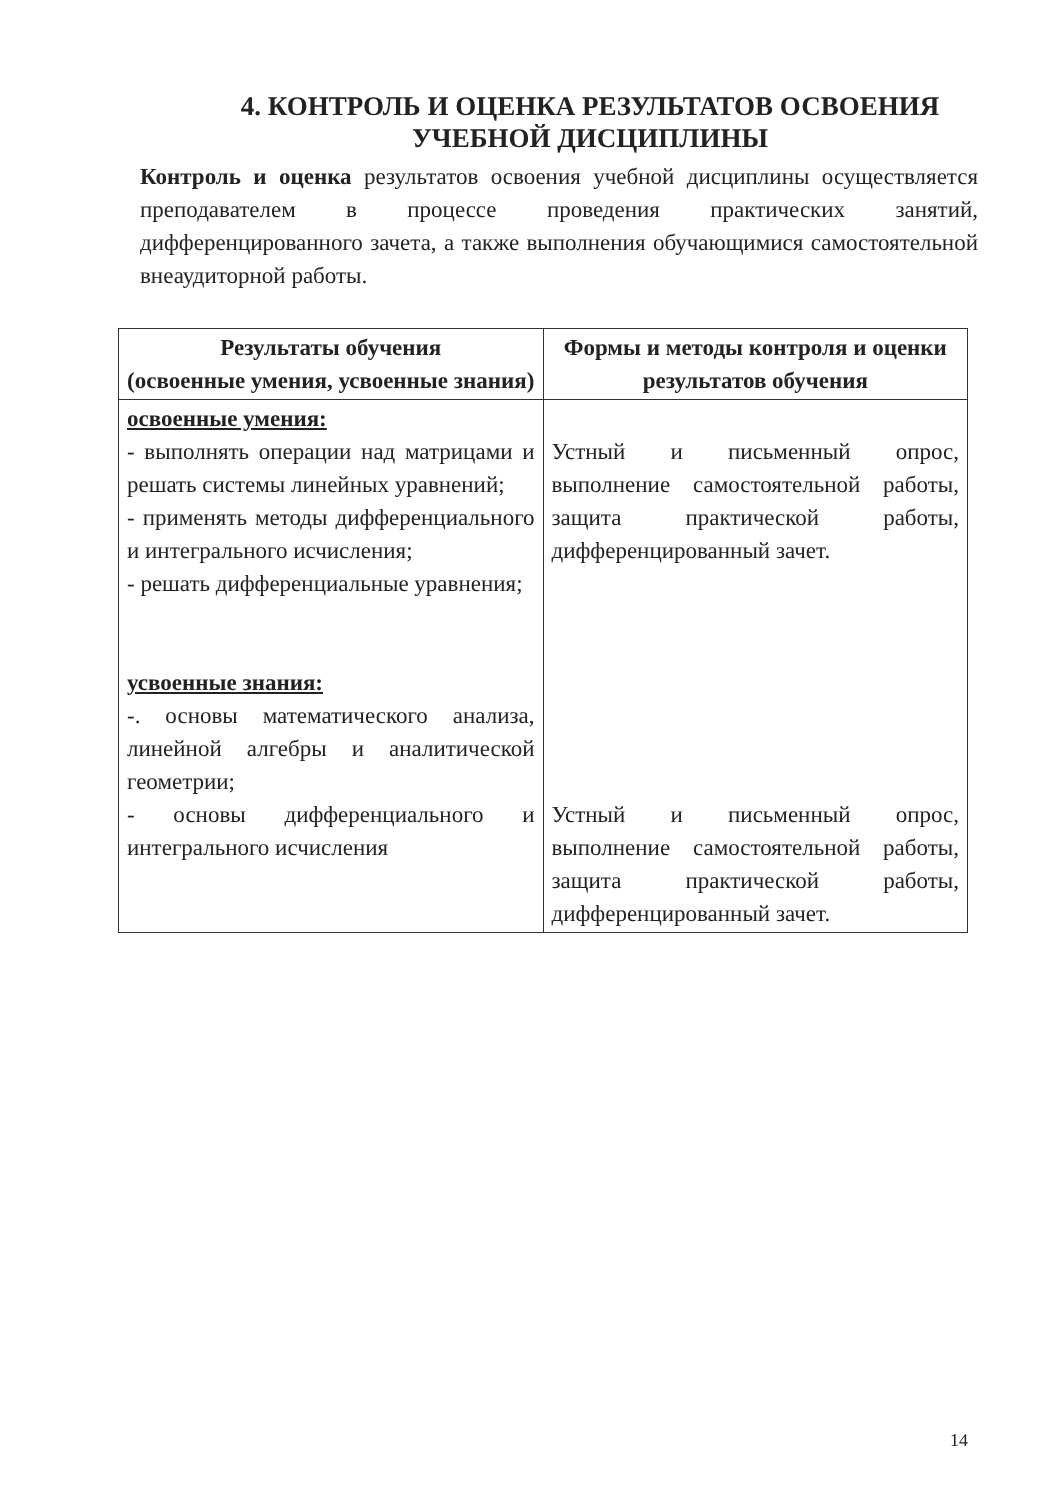4. КОНТРОЛЬ И ОЦЕНКА РЕЗУЛЬТАТОВ ОСВОЕНИЯ УЧЕБНОЙ ДИСЦИПЛИНЫ
Контроль и оценка результатов освоения учебной дисциплины осуществляется преподавателем в процессе проведения практических занятий, дифференцированного зачета, а также выполнения обучающимися самостоятельной внеаудиторной работы.
| Результаты обучения (освоенные умения, усвоенные знания) | Формы и методы контроля и оценки результатов обучения |
| --- | --- |
| освоенные умения: - выполнять операции над матрицами и решать системы линейных уравнений; - применять методы дифференциального и интегрального исчисления; - решать дифференциальные уравнения; усвоенные знания: -. основы математического анализа, линейной алгебры и аналитической геометрии; - основы дифференциального и интегрального исчисления | Устный и письменный опрос, выполнение самостоятельной работы, защита практической работы, дифференцированный зачет. Устный и письменный опрос, выполнение самостоятельной работы, защита практической работы, дифференцированный зачет. |
14